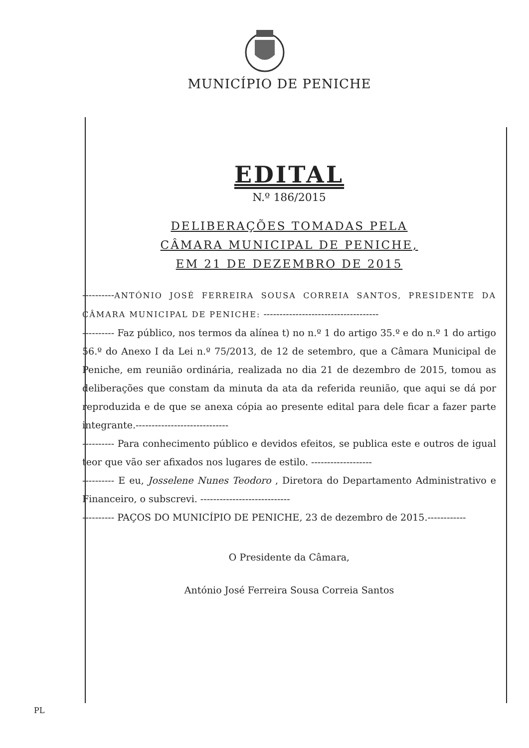MUNICÍPIO DE PENICHE
EDITAL
N.º 186/2015
DELIBERAÇÕES TOMADAS PELA
CÂMARA MUNICIPAL DE PENICHE,
EM 21 DE DEZEMBRO DE 2015
----------ANTÓNIO JOSÉ FERREIRA SOUSA CORREIA SANTOS, PRESIDENTE DA CÂMARA MUNICIPAL DE PENICHE: ------------------------------------
---------- Faz público, nos termos da alínea t) no n.º 1 do artigo 35.º e do n.º 1 do artigo 56.º do Anexo I da Lei n.º 75/2013, de 12 de setembro, que a Câmara Municipal de Peniche, em reunião ordinária, realizada no dia 21 de dezembro de 2015, tomou as deliberações que constam da minuta da ata da referida reunião, que aqui se dá por reproduzida e de que se anexa cópia ao presente edital para dele ficar a fazer parte integrante.-----------------------------
---------- Para conhecimento público e devidos efeitos, se publica este e outros de igual teor que vão ser afixados nos lugares de estilo. -------------------
---------- E eu, Josselene Nunes Teodoro , Diretora do Departamento Administrativo e Financeiro, o subscrevi. ----------------------------
---------- PAÇOS DO MUNICÍPIO DE PENICHE, 23 de dezembro de 2015.------------
O Presidente da Câmara,
António José Ferreira Sousa Correia Santos
PL